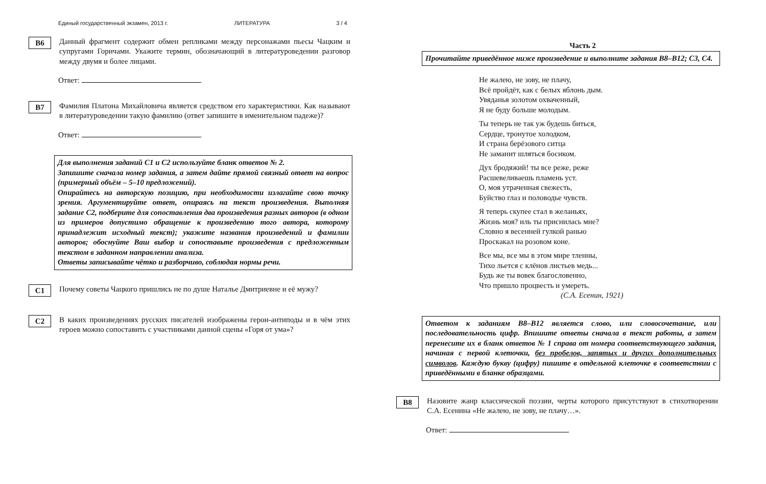Единый государственный экзамен, 2013 г. ЛИТЕРАТУРА 3 / 4
B6
Данный фрагмент содержит обмен репликами между персонажами пьесы Чацким и супругами Горичами. Укажите термин, обозначающий в литературоведении разговор между двумя и более лицами.
Ответ: .
B7
Фамилия Платона Михайловича является средством его характеристики. Как называют в литературоведении такую фамилию (ответ запишите в именительном падеже)?
Ответ: .
Для выполнения заданий С1 и С2 используйте бланк ответов № 2.
Запишите сначала номер задания, а затем дайте прямой связный ответ на вопрос (примерный объём – 5–10 предложений).
Опирайтесь на авторскую позицию, при необходимости излагайте свою точку зрения. Аргументируйте ответ, опираясь на текст произведения. Выполняя задание С2, подберите для сопоставления два произведения разных авторов (в одном из примеров допустимо обращение к произведению того автора, которому принадлежит исходный текст); укажите названия произведений и фамилии авторов; обоснуйте Ваш выбор и сопоставьте произведения с предложенным текстом в заданном направлении анализа.
Ответы записывайте чётко и разборчиво, соблюдая нормы речи.
C1
Почему советы Чацкого пришлись не по душе Наталье Дмитриевне и её мужу?
C2
В каких произведениях русских писателей изображены герои-антиподы и в чём этих героев можно сопоставить с участниками данной сцены «Горя от ума»?
Часть 2
Прочитайте приведённое ниже произведение и выполните задания В8–В12; С3, С4.
Не жалею, не зову, не плачу,
Всё пройдёт, как с белых яблонь дым.
Увяданья золотом охваченный,
Я не буду больше молодым.
Ты теперь не так уж будешь биться,
Сердце, тронутое холодком,
И страна берёзового ситца
Не заманит шляться босиком.
Дух бродяжий! ты все реже, реже
Расшевеливаешь пламень уст.
О, моя утраченная свежесть,
Буйство глаз и половодье чувств.
Я теперь скупее стал в желаньях,
Жизнь моя? иль ты приснилась мне?
Словно я весенней гулкой ранью
Проскакал на розовом коне.
Все мы, все мы в этом мире тленны,
Тихо льется с клёнов листьев медь...
Будь же ты вовек благословенно,
Что пришло процвесть и умереть.
(С.А. Есенин, 1921)
Ответом к заданиям В8–В12 является слово, или словосочетание, или последовательность цифр. Впишите ответы сначала в текст работы, а затем перенесите их в бланк ответов № 1 справа от номера соответствующего задания, начиная с первой клеточки, без пробелов, запятых и других дополнительных символов. Каждую букву (цифру) пишите в отдельной клеточке в соответствии с приведёнными в бланке образцами.
B8
Назовите жанр классической поэзии, черты которого присутствуют в стихотворении С.А. Есенина «Не жалею, не зову, не плачу…».
Ответ: .